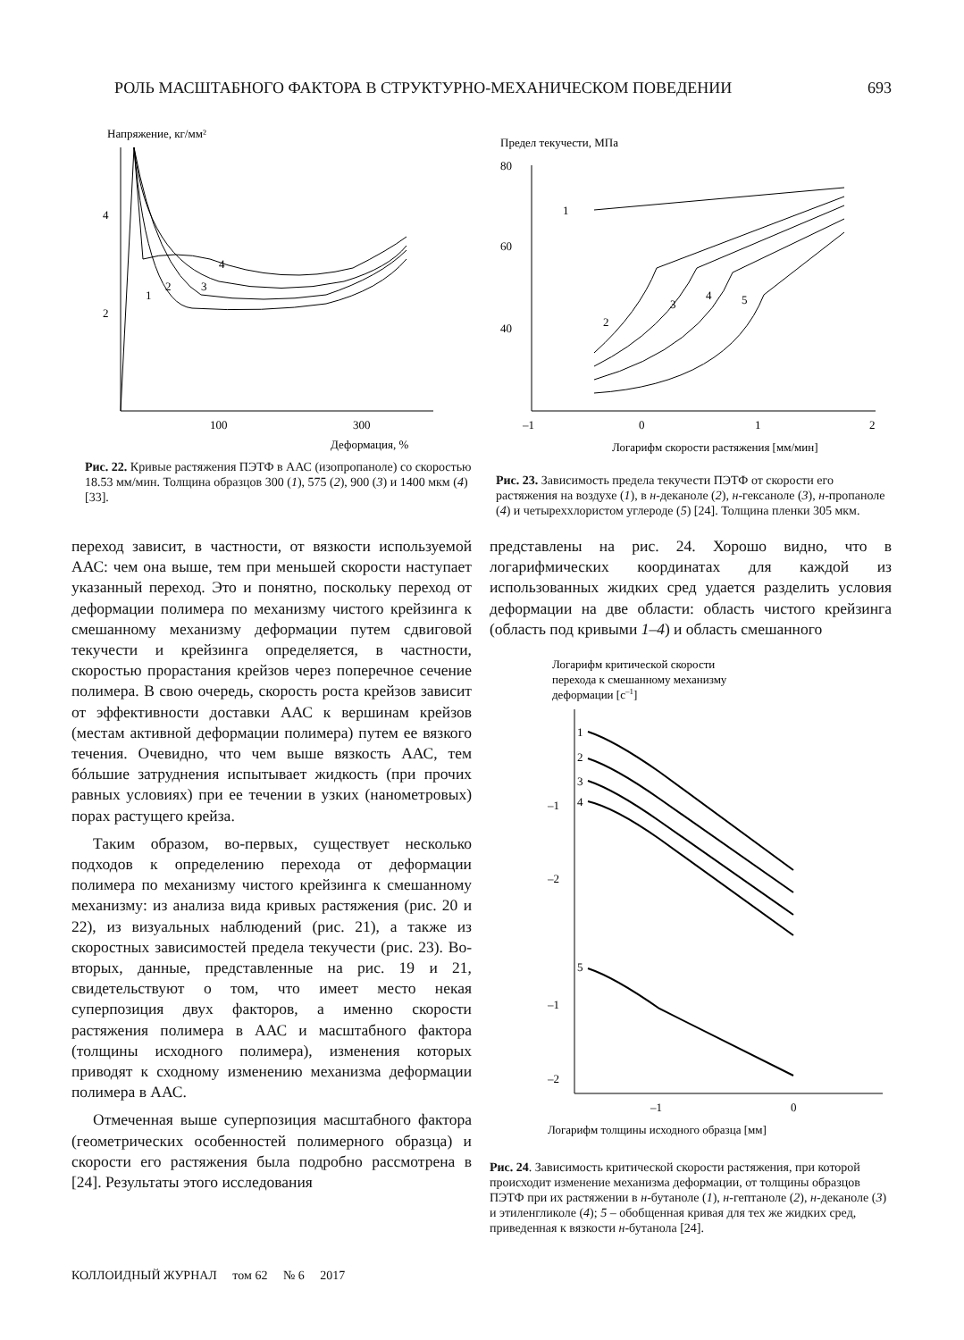РОЛЬ МАСШТАБНОГО ФАКТОРА В СТРУКТУРНО-МЕХАНИЧЕСКОМ ПОВЕДЕНИИ 693
Напряжение, кг/мм²
4
2
100
300
Деформация, %
1
2
3
4
Рис. 22. Кривые растяжения ПЭТФ в ААС (изопропаноле) со скоростью 18.53 мм/мин. Толщина образцов 300 (1), 575 (2), 900 (3) и 1400 мкм (4) [33].
Предел текучести, МПа
80
60
40
–1
0
1
2
Логарифм скорости растяжения [мм/мин]
1
2
3
4
5
Рис. 23. Зависимость предела текучести ПЭТФ от скорости его растяжения на воздухе (1), в н-деканоле (2), н-гексаноле (3), н-пропаноле (4) и четыреххлористом углероде (5) [24]. Толщина пленки 305 мкм.
переход зависит, в частности, от вязкости используемой ААС: чем она выше, тем при меньшей скорости наступает указанный переход. Это и понятно, поскольку переход от деформации полимера по механизму чистого крейзинга к смешанному механизму деформации путем сдвиговой текучести и крейзинга определяется, в частности, скоростью прорастания крейзов через поперечное сечение полимера. В свою очередь, скорость роста крейзов зависит от эффективности доставки ААС к вершинам крейзов (местам активной деформации полимера) путем ее вязкого течения. Очевидно, что чем выше вязкость ААС, тем бóльшие затруднения испытывает жидкость (при прочих равных условиях) при ее течении в узких (нанометровых) порах растущего крейза.
Таким образом, во-первых, существует несколько подходов к определению перехода от деформации полимера по механизму чистого крейзинга к смешанному механизму: из анализа вида кривых растяжения (рис. 20 и 22), из визуальных наблюдений (рис. 21), а также из скоростных зависимостей предела текучести (рис. 23). Во-вторых, данные, представленные на рис. 19 и 21, свидетельствуют о том, что имеет место некая суперпозиция двух факторов, а именно скорости растяжения полимера в ААС и масштабного фактора (толщины исходного полимера), изменения которых приводят к сходному изменению механизма деформации полимера в ААС.
Отмеченная выше суперпозиция масштабного фактора (геометрических особенностей полимерного образца) и скорости его растяжения была подробно рассмотрена в [24]. Результаты этого исследования
представлены на рис. 24. Хорошо видно, что в логарифмических координатах для каждой из использованных жидких сред удается разделить условия деформации на две области: область чистого крейзинга (область под кривыми 1–4) и область смешанного
Логарифм критической скорости
перехода к смешанному механизму
деформации [с–1]
–1
–2
–1
–2
–1
0
Логарифм толщины исходного образца [мм]
1
2
3
4
5
Рис. 24. Зависимость критической скорости растяжения, при которой происходит изменение механизма деформации, от толщины образцов ПЭТФ при их растяжении в н-бутаноле (1), н-гептаноле (2), н-деканоле (3) и этиленгликоле (4); 5 – обобщенная кривая для тех же жидких сред, приведенная к вязкости н-бутанола [24].
КОЛЛОИДНЫЙ ЖУРНАЛ том 62 № 6 2017